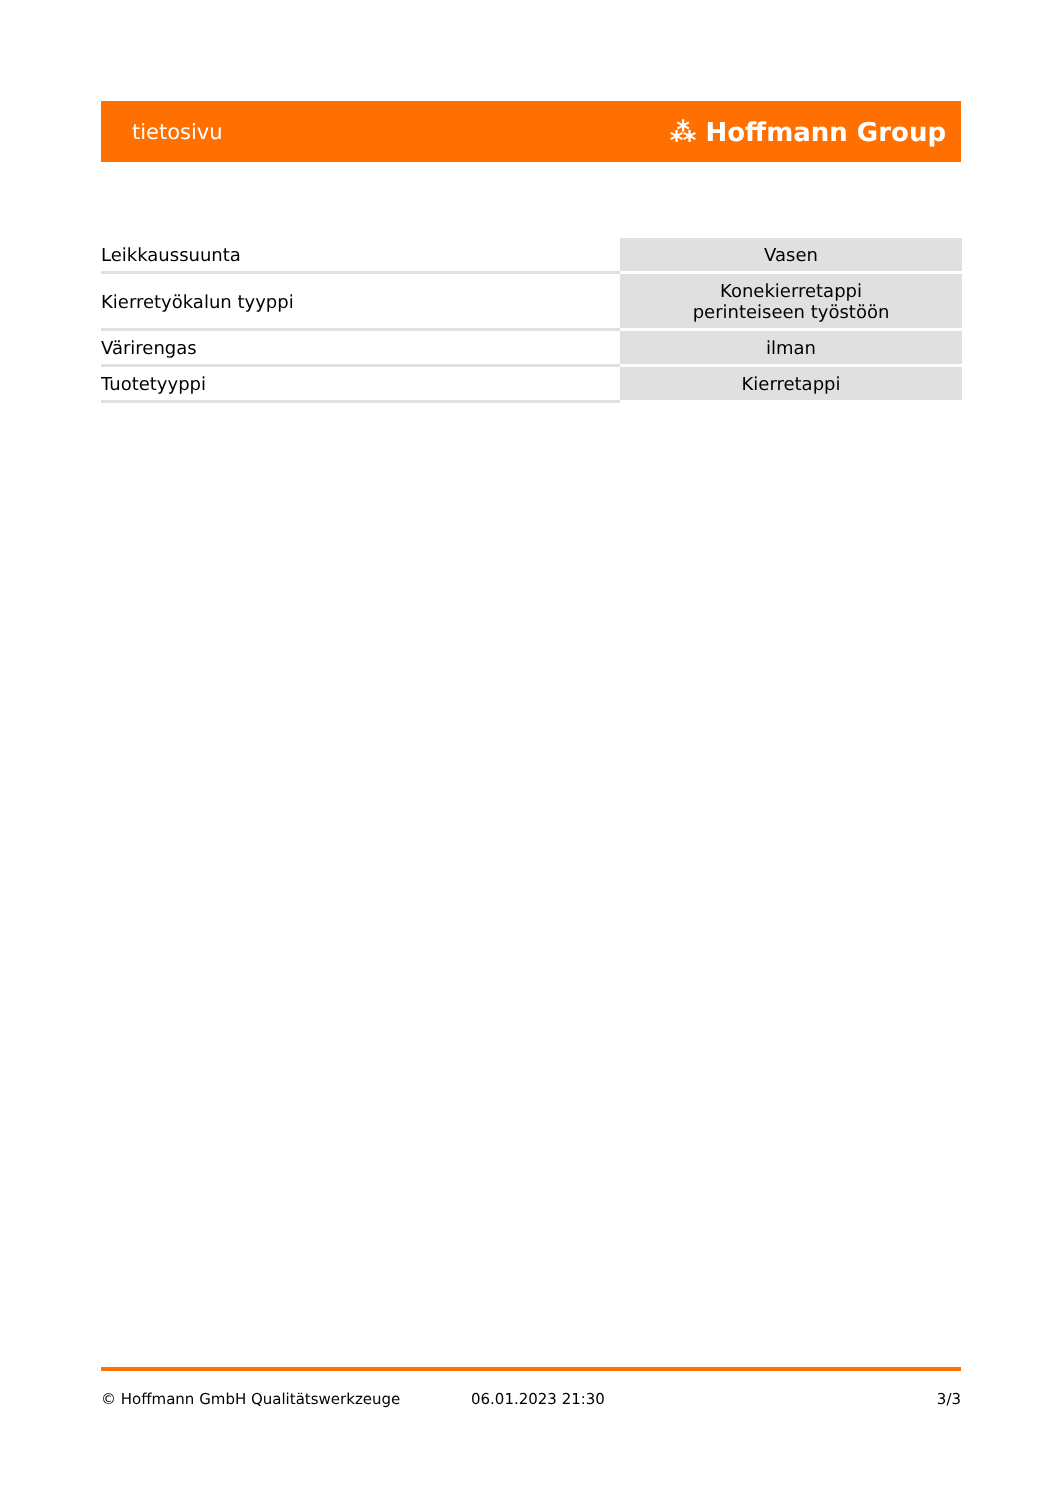tietosivu ⁂ Hoffmann Group
| Leikkaussuunta | Vasen |
| Kierretyökalun tyyppi | Konekierretappi perinteiseen työstöön |
| Värirengas | ilman |
| Tuotetyyppi | Kierretappi |
© Hoffmann GmbH Qualitätswerkzeuge 06.01.2023 21:30 3/3